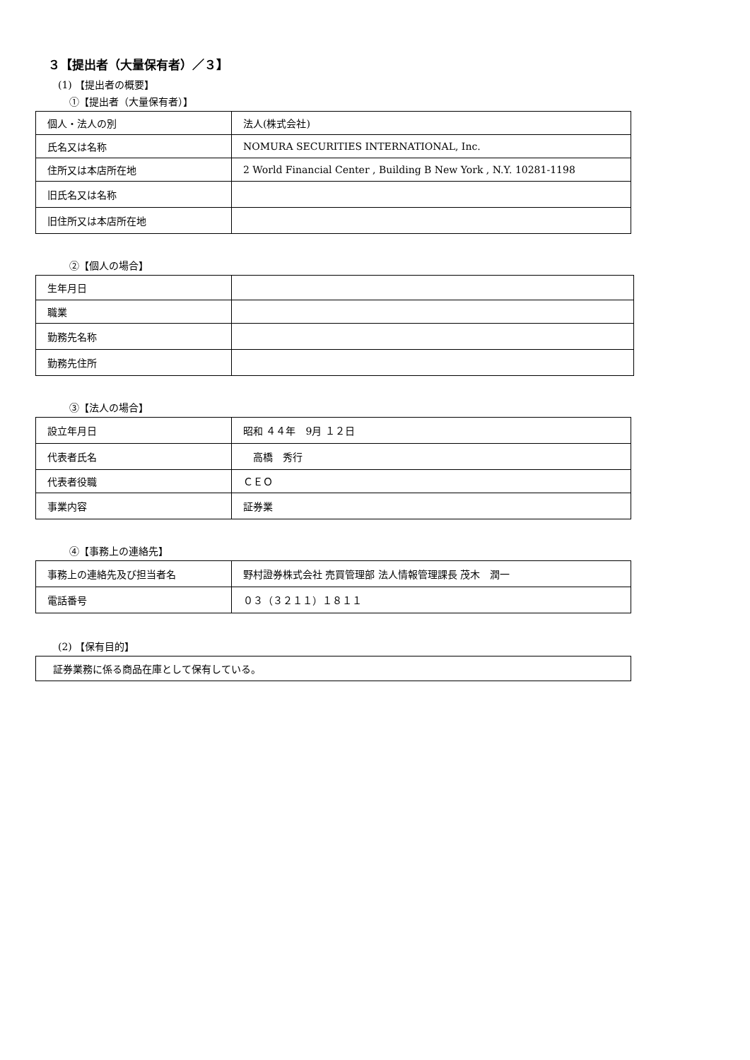３【提出者（大量保有者）／３】
(1) 【提出者の概要】
①【提出者（大量保有者）】
| 個人・法人の別 | 法人(株式会社) |
| 氏名又は名称 | NOMURA SECURITIES INTERNATIONAL, Inc. |
| 住所又は本店所在地 | 2 World Financial Center , Building B New York , N.Y. 10281-1198 |
| 旧氏名又は名称 | |
| 旧住所又は本店所在地 | |
②【個人の場合】
| 生年月日 | |
| 職業 | |
| 勤務先名称 | |
| 勤務先住所 | |
③【法人の場合】
| 設立年月日 | 昭和 ４４年 9月 １２日 |
| 代表者氏名 | 高橋 秀行 |
| 代表者役職 | ＣＥＯ |
| 事業内容 | 証券業 |
④【事務上の連絡先】
| 事務上の連絡先及び担当者名 | 野村證券株式会社 売買管理部 法人情報管理課長 茂木 潤一 |
| 電話番号 | ０３（３２１１）１８１１ |
(2) 【保有目的】
| 証券業務に係る商品在庫として保有している。 |